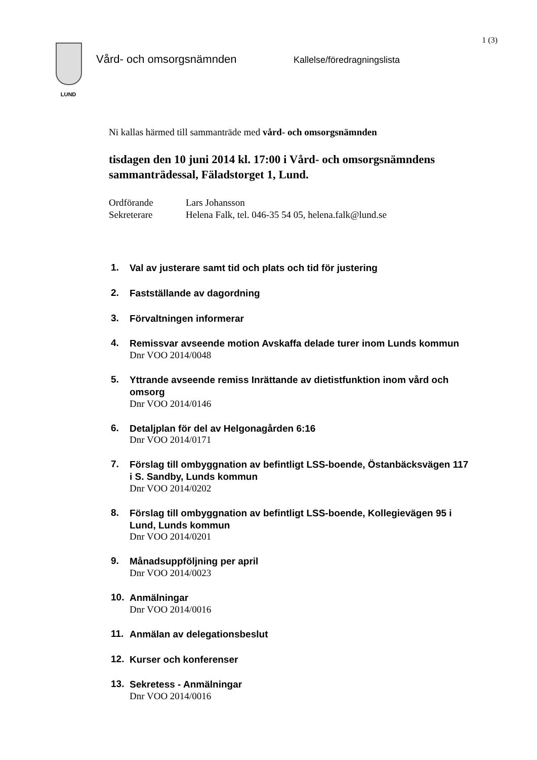1 (3)
LUND
Vård- och omsorgsnämnden
Kallelse/föredragningslista
Ni kallas härmed till sammanträde med vård- och omsorgsnämnden
tisdagen den 10 juni 2014 kl. 17:00 i Vård- och omsorgsnämndens sammanträdessal, Fäladstorget 1, Lund.
Ordförande Lars Johansson
Sekreterare Helena Falk, tel. 046-35 54 05, helena.falk@lund.se
1.
Val av justerare samt tid och plats och tid för justering
2.
Fastställande av dagordning
3.
Förvaltningen informerar
4.
Remissvar avseende motion Avskaffa delade turer inom Lunds kommun
Dnr VOO 2014/0048
5.
Yttrande avseende remiss Inrättande av dietistfunktion inom vård och omsorg
Dnr VOO 2014/0146
6.
Detaljplan för del av Helgonagården 6:16
Dnr VOO 2014/0171
7.
Förslag till ombyggnation av befintligt LSS-boende, Östanbäcksvägen 117 i S. Sandby, Lunds kommun
Dnr VOO 2014/0202
8.
Förslag till ombyggnation av befintligt LSS-boende, Kollegievägen 95 i Lund, Lunds kommun
Dnr VOO 2014/0201
9.
Månadsuppföljning per april
Dnr VOO 2014/0023
10.
Anmälningar
Dnr VOO 2014/0016
11.
Anmälan av delegationsbeslut
12.
Kurser och konferenser
13.
Sekretess - Anmälningar
Dnr VOO 2014/0016